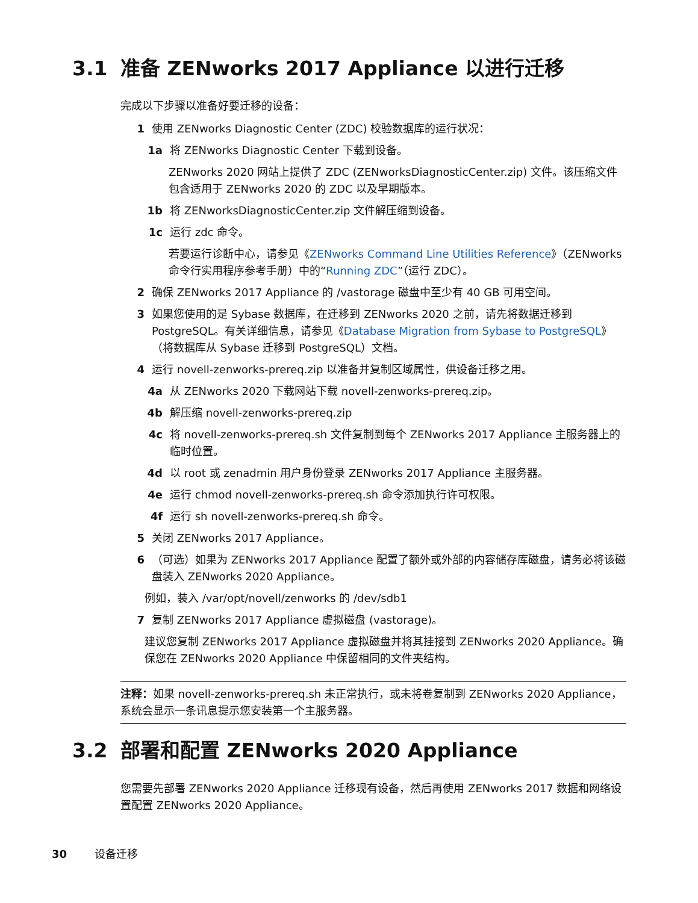3.1 准备 ZENworks 2017 Appliance 以进行迁移
完成以下步骤以准备好要迁移的设备：
1 使用 ZENworks Diagnostic Center (ZDC) 校验数据库的运行状况：
1a 将 ZENworks Diagnostic Center 下载到设备。
ZENworks 2020 网站上提供了 ZDC (ZENworksDiagnosticCenter.zip) 文件。该压缩文件包含适用于 ZENworks 2020 的 ZDC 以及早期版本。
1b 将 ZENworksDiagnosticCenter.zip 文件解压缩到设备。
1c 运行 zdc 命令。
若要运行诊断中心，请参见《ZENworks Command Line Utilities Reference》（ZENworks 命令行实用程序参考手册）中的“Running ZDC”（运行 ZDC）。
2 确保 ZENworks 2017 Appliance 的 /vastorage 磁盘中至少有 40 GB 可用空间。
3 如果您使用的是 Sybase 数据库，在迁移到 ZENworks 2020 之前，请先将数据迁移到 PostgreSQL。有关详细信息，请参见《Database Migration from Sybase to PostgreSQL》（将数据库从 Sybase 迁移到 PostgreSQL）文档。
4 运行 novell-zenworks-prereq.zip 以准备并复制区域属性，供设备迁移之用。
4a 从 ZENworks 2020 下载网站下载 novell-zenworks-prereq.zip。
4b 解压缩 novell-zenworks-prereq.zip
4c 将 novell-zenworks-prereq.sh 文件复制到每个 ZENworks 2017 Appliance 主服务器上的临时位置。
4d 以 root 或 zenadmin 用户身份登录 ZENworks 2017 Appliance 主服务器。
4e 运行 chmod novell-zenworks-prereq.sh 命令添加执行许可权限。
4f 运行 sh novell-zenworks-prereq.sh 命令。
5 关闭 ZENworks 2017 Appliance。
6 （可选）如果为 ZENworks 2017 Appliance 配置了额外或外部的内容储存库磁盘，请务必将该磁盘装入 ZENworks 2020 Appliance。
例如，装入 /var/opt/novell/zenworks 的 /dev/sdb1
7 复制 ZENworks 2017 Appliance 虚拟磁盘 (vastorage)。
建议您复制 ZENworks 2017 Appliance 虚拟磁盘并将其挂接到 ZENworks 2020 Appliance。确保您在 ZENworks 2020 Appliance 中保留相同的文件夹结构。
注释：如果 novell-zenworks-prereq.sh 未正常执行，或未将卷复制到 ZENworks 2020 Appliance，系统会显示一条讯息提示您安装第一个主服务器。
3.2 部署和配置 ZENworks 2020 Appliance
您需要先部署 ZENworks 2020 Appliance 迁移现有设备，然后再使用 ZENworks 2017 数据和网络设置配置 ZENworks 2020 Appliance。
30 设备迁移